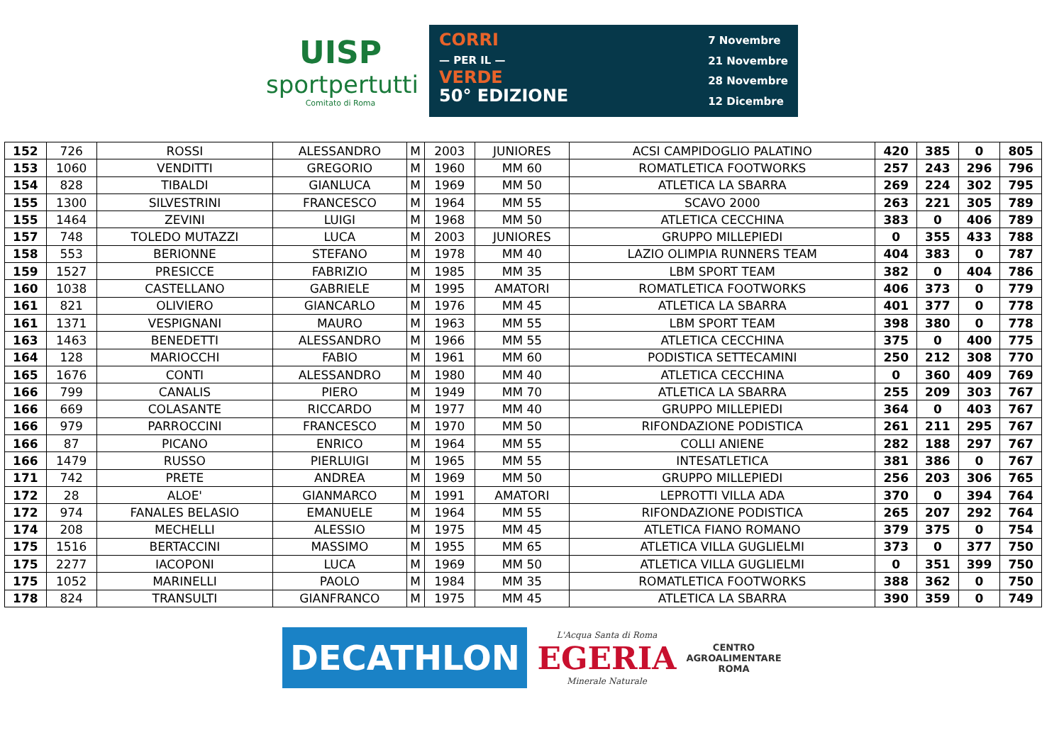UISP
sportpertutti
Comitato di Roma
CORRI
— PER IL —
VERDE
50° EDIZIONE
7 Novembre
21 Novembre
28 Novembre
12 Dicembre
| 152 | 726 | ROSSI | ALESSANDRO | M | 2003 | JUNIORES | ACSI CAMPIDOGLIO PALATINO | 420 | 385 | 0 | 805 |
| 153 | 1060 | VENDITTI | GREGORIO | M | 1960 | MM 60 | ROMATLETICA FOOTWORKS | 257 | 243 | 296 | 796 |
| 154 | 828 | TIBALDI | GIANLUCA | M | 1969 | MM 50 | ATLETICA LA SBARRA | 269 | 224 | 302 | 795 |
| 155 | 1300 | SILVESTRINI | FRANCESCO | M | 1964 | MM 55 | SCAVO 2000 | 263 | 221 | 305 | 789 |
| 155 | 1464 | ZEVINI | LUIGI | M | 1968 | MM 50 | ATLETICA CECCHINA | 383 | 0 | 406 | 789 |
| 157 | 748 | TOLEDO MUTAZZI | LUCA | M | 2003 | JUNIORES | GRUPPO MILLEPIEDI | 0 | 355 | 433 | 788 |
| 158 | 553 | BERIONNE | STEFANO | M | 1978 | MM 40 | LAZIO OLIMPIA RUNNERS TEAM | 404 | 383 | 0 | 787 |
| 159 | 1527 | PRESICCE | FABRIZIO | M | 1985 | MM 35 | LBM SPORT TEAM | 382 | 0 | 404 | 786 |
| 160 | 1038 | CASTELLANO | GABRIELE | M | 1995 | AMATORI | ROMATLETICA FOOTWORKS | 406 | 373 | 0 | 779 |
| 161 | 821 | OLIVIERO | GIANCARLO | M | 1976 | MM 45 | ATLETICA LA SBARRA | 401 | 377 | 0 | 778 |
| 161 | 1371 | VESPIGNANI | MAURO | M | 1963 | MM 55 | LBM SPORT TEAM | 398 | 380 | 0 | 778 |
| 163 | 1463 | BENEDETTI | ALESSANDRO | M | 1966 | MM 55 | ATLETICA CECCHINA | 375 | 0 | 400 | 775 |
| 164 | 128 | MARIOCCHI | FABIO | M | 1961 | MM 60 | PODISTICA SETTECAMINI | 250 | 212 | 308 | 770 |
| 165 | 1676 | CONTI | ALESSANDRO | M | 1980 | MM 40 | ATLETICA CECCHINA | 0 | 360 | 409 | 769 |
| 166 | 799 | CANALIS | PIERO | M | 1949 | MM 70 | ATLETICA LA SBARRA | 255 | 209 | 303 | 767 |
| 166 | 669 | COLASANTE | RICCARDO | M | 1977 | MM 40 | GRUPPO MILLEPIEDI | 364 | 0 | 403 | 767 |
| 166 | 979 | PARROCCINI | FRANCESCO | M | 1970 | MM 50 | RIFONDAZIONE PODISTICA | 261 | 211 | 295 | 767 |
| 166 | 87 | PICANO | ENRICO | M | 1964 | MM 55 | COLLI ANIENE | 282 | 188 | 297 | 767 |
| 166 | 1479 | RUSSO | PIERLUIGI | M | 1965 | MM 55 | INTESATLETICA | 381 | 386 | 0 | 767 |
| 171 | 742 | PRETE | ANDREA | M | 1969 | MM 50 | GRUPPO MILLEPIEDI | 256 | 203 | 306 | 765 |
| 172 | 28 | ALOE' | GIANMARCO | M | 1991 | AMATORI | LEPROTTI VILLA ADA | 370 | 0 | 394 | 764 |
| 172 | 974 | FANALES BELASIO | EMANUELE | M | 1964 | MM 55 | RIFONDAZIONE PODISTICA | 265 | 207 | 292 | 764 |
| 174 | 208 | MECHELLI | ALESSIO | M | 1975 | MM 45 | ATLETICA FIANO ROMANO | 379 | 375 | 0 | 754 |
| 175 | 1516 | BERTACCINI | MASSIMO | M | 1955 | MM 65 | ATLETICA VILLA GUGLIELMI | 373 | 0 | 377 | 750 |
| 175 | 2277 | IACOPONI | LUCA | M | 1969 | MM 50 | ATLETICA VILLA GUGLIELMI | 0 | 351 | 399 | 750 |
| 175 | 1052 | MARINELLI | PAOLO | M | 1984 | MM 35 | ROMATLETICA FOOTWORKS | 388 | 362 | 0 | 750 |
| 178 | 824 | TRANSULTI | GIANFRANCO | M | 1975 | MM 45 | ATLETICA LA SBARRA | 390 | 359 | 0 | 749 |
DECATHLON
L'Acqua Santa di Roma
EGERIA
Minerale Naturale
CENTRO
AGROALIMENTARE
ROMA